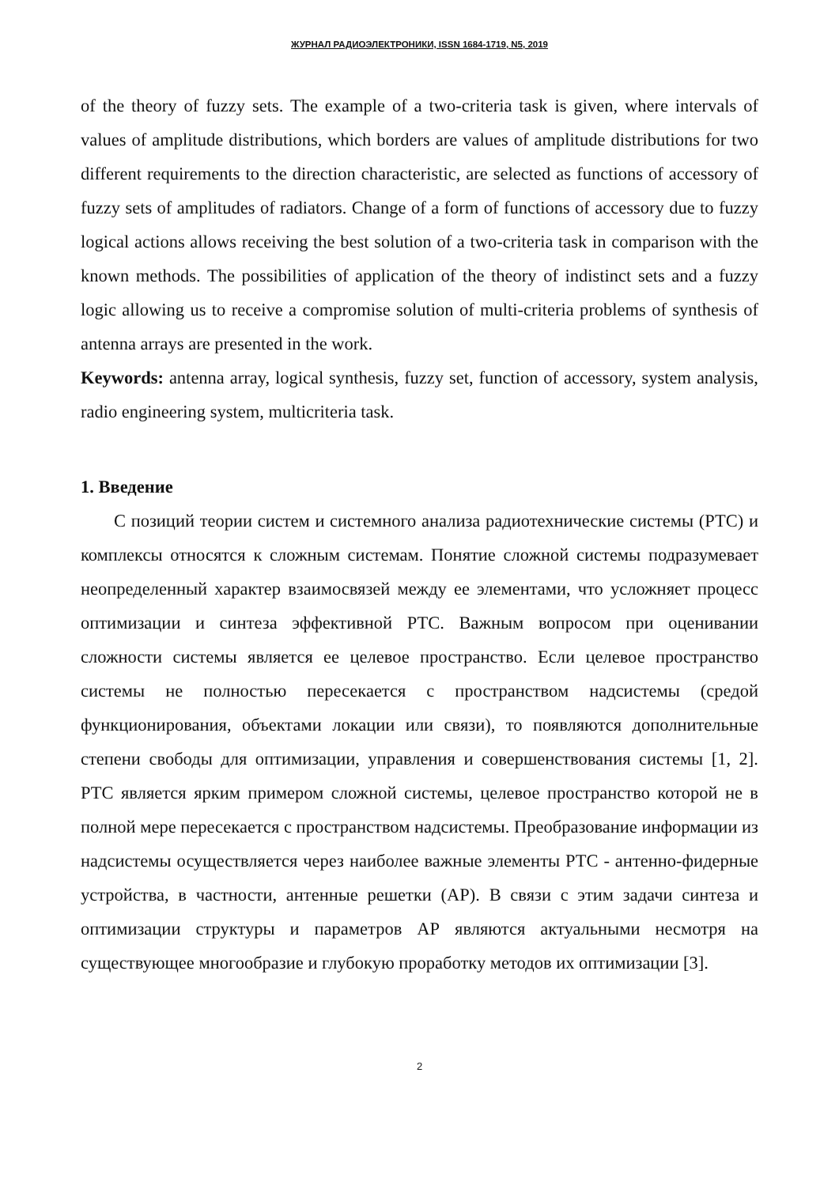ЖУРНАЛ РАДИОЭЛЕКТРОНИКИ, ISSN 1684-1719, N5, 2019
of the theory of fuzzy sets. The example of a two-criteria task is given, where intervals of values of amplitude distributions, which borders are values of amplitude distributions for two different requirements to the direction characteristic, are selected as functions of accessory of fuzzy sets of amplitudes of radiators. Change of a form of functions of accessory due to fuzzy logical actions allows receiving the best solution of a two-criteria task in comparison with the known methods. The possibilities of application of the theory of indistinct sets and a fuzzy logic allowing us to receive a compromise solution of multi-criteria problems of synthesis of antenna arrays are presented in the work.
Keywords: antenna array, logical synthesis, fuzzy set, function of accessory, system analysis, radio engineering system, multicriteria task.
1. Введение
С позиций теории систем и системного анализа радиотехнические системы (РТС) и комплексы относятся к сложным системам. Понятие сложной системы подразумевает неопределенный характер взаимосвязей между ее элементами, что усложняет процесс оптимизации и синтеза эффективной РТС. Важным вопросом при оценивании сложности системы является ее целевое пространство. Если целевое пространство системы не полностью пересекается с пространством надсистемы (средой функционирования, объектами локации или связи), то появляются дополнительные степени свободы для оптимизации, управления и совершенствования системы [1, 2]. РТС является ярким примером сложной системы, целевое пространство которой не в полной мере пересекается с пространством надсистемы. Преобразование информации из надсистемы осуществляется через наиболее важные элементы РТС - антенно-фидерные устройства, в частности, антенные решетки (АР). В связи с этим задачи синтеза и оптимизации структуры и параметров АР являются актуальными несмотря на существующее многообразие и глубокую проработку методов их оптимизации [3].
2